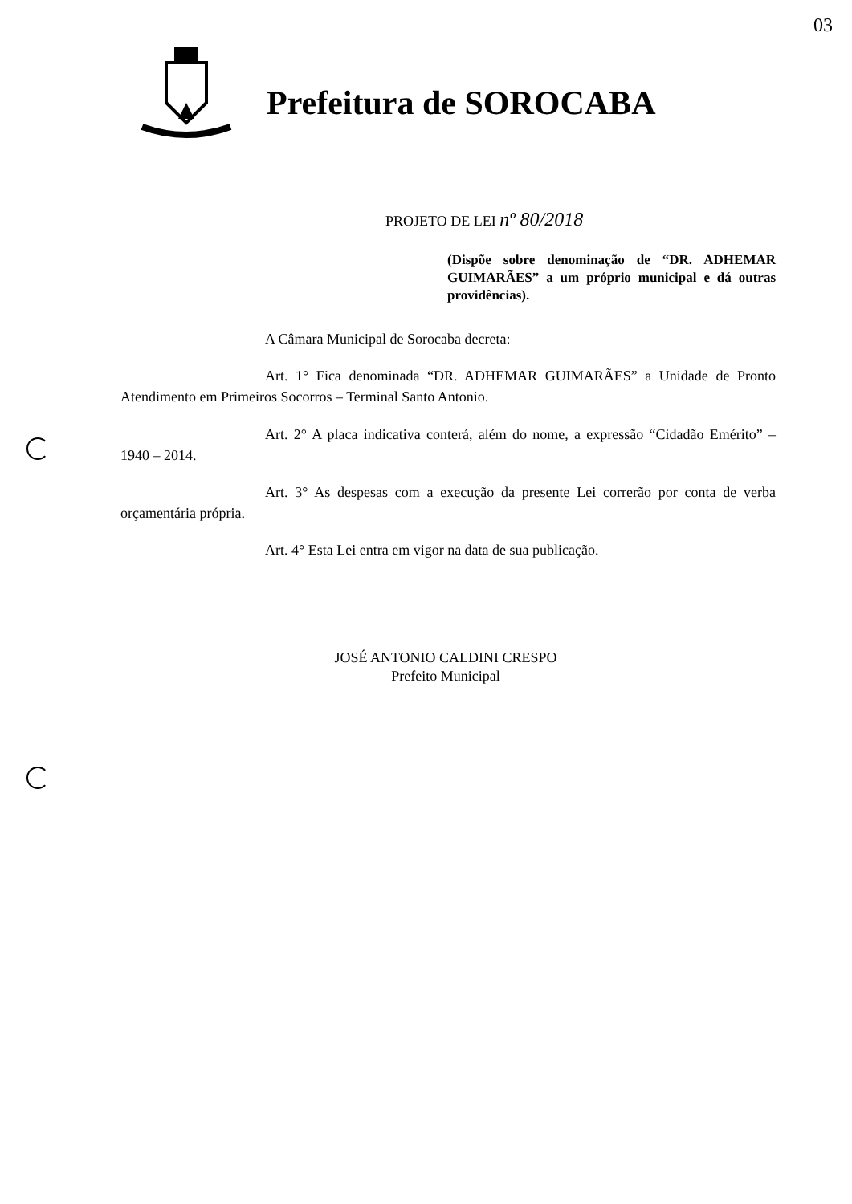03
Prefeitura de SOROCABA
PROJETO DE LEI nº 80/2018
(Dispõe sobre denominação de “DR. ADHEMAR GUIMARÃES” a um próprio municipal e dá outras providências).
A Câmara Municipal de Sorocaba decreta:
Art. 1° Fica denominada “DR. ADHEMAR GUIMARÃES” a Unidade de Pronto Atendimento em Primeiros Socorros – Terminal Santo Antonio.
Art. 2° A placa indicativa conterá, além do nome, a expressão “Cidadão Emérito” – 1940 – 2014.
Art. 3° As despesas com a execução da presente Lei correrão por conta de verba orçamentária própria.
Art. 4° Esta Lei entra em vigor na data de sua publicação.
JOSÉ ANTONIO CALDINI CRESPO
Prefeito Municipal